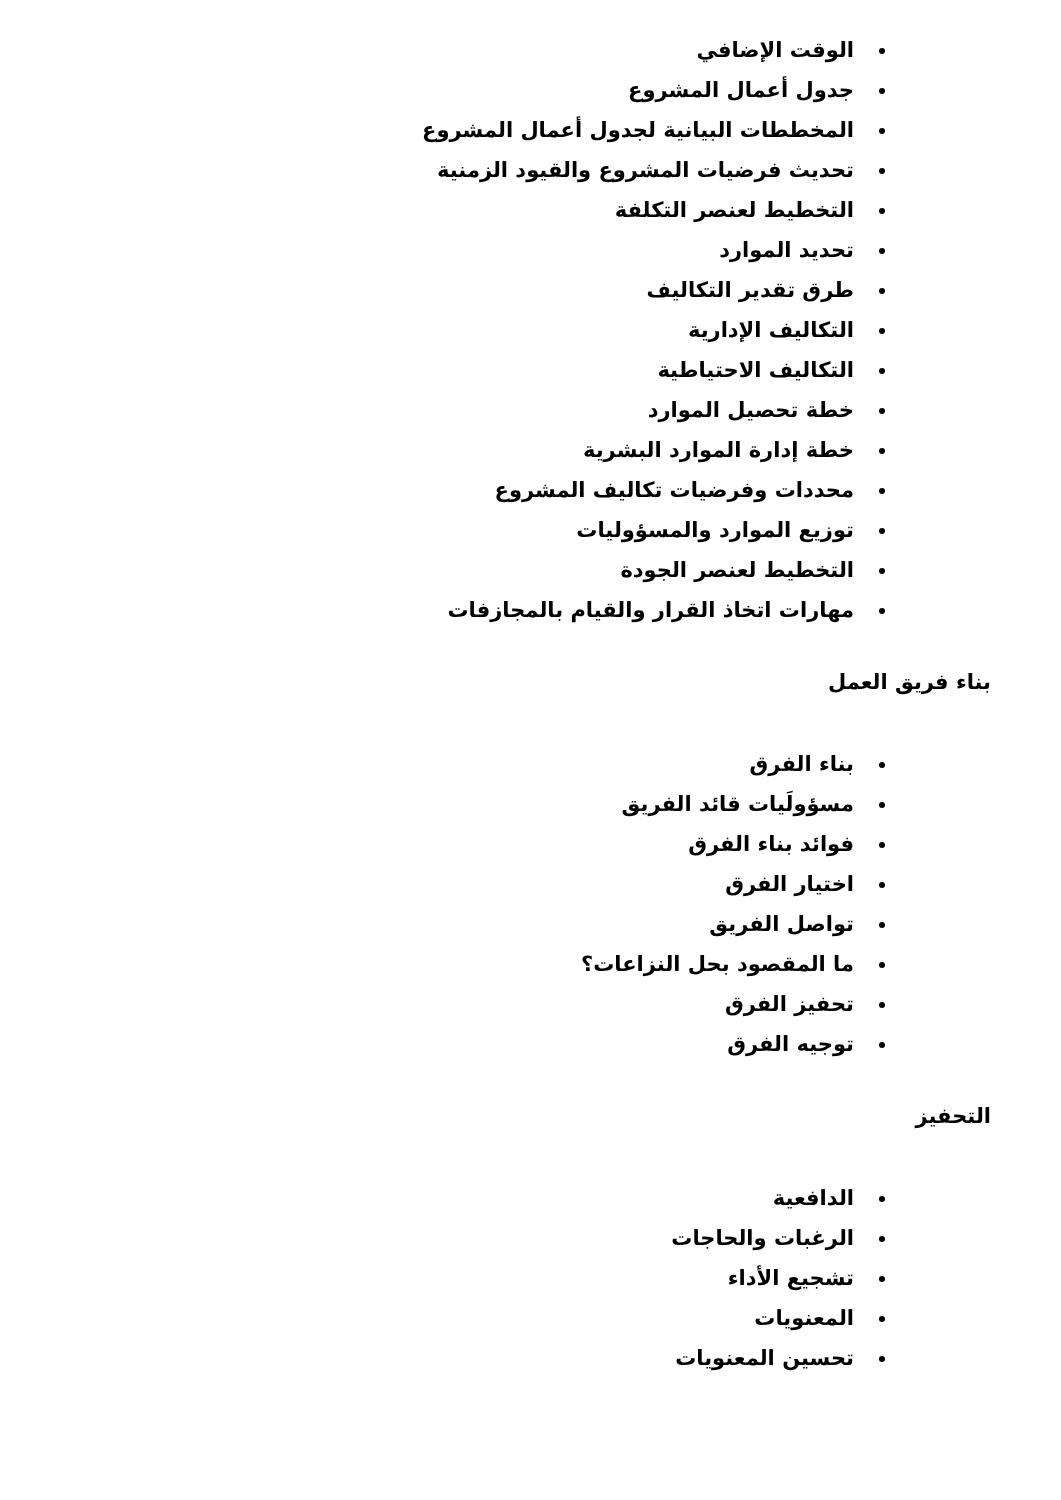الوقت الإضافي
جدول أعمال المشروع
المخططات البيانية لجدول أعمال المشروع
تحديث فرضيات المشروع والقيود الزمنية
التخطيط لعنصر التكلفة
تحديد الموارد
طرق تقدير التكاليف
التكاليف الإدارية
التكاليف الاحتياطية
خطة تحصيل الموارد
خطة إدارة الموارد البشرية
محددات وفرضيات تكاليف المشروع
توزيع الموارد والمسؤوليات
التخطيط لعنصر الجودة
مهارات اتخاذ القرار والقيام بالمجازفات
بناء فريق العمل
بناء الفرق
مسؤولَيات قائد الفريق
فوائد بناء الفرق
اختيار الفرق
تواصل الفريق
ما المقصود بحل النزاعات؟
تحفيز الفرق
توجيه الفرق
التحفيز
الدافعية
الرغبات والحاجات
تشجيع الأداء
المعنويات
تحسين المعنويات